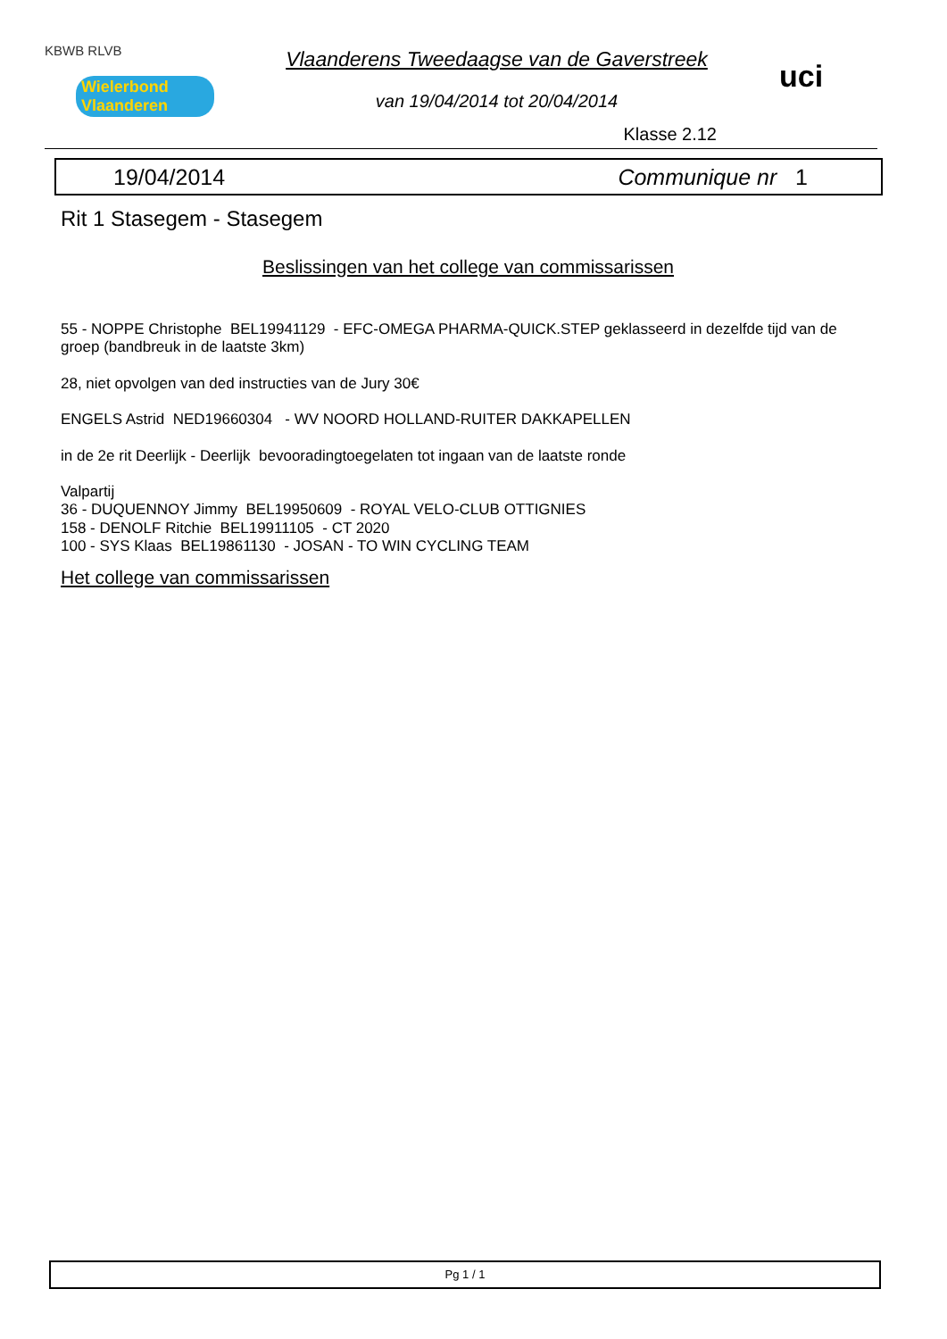KBWB RLVB
Wielerbond Vlaanderen
Vlaanderens Tweedaagse van de Gaverstreek
van 19/04/2014 tot 20/04/2014
Klasse 2.12
uci
19/04/2014 Communique nr 1
Rit 1 Stasegem - Stasegem
Beslissingen van het college van commissarissen
55 - NOPPE Christophe BEL19941129 - EFC-OMEGA PHARMA-QUICK.STEP geklasseerd in dezelfde tijd van de groep (bandbreuk in de laatste 3km)
28, niet opvolgen van ded instructies van de Jury 30€
ENGELS Astrid NED19660304 - WV NOORD HOLLAND-RUITER DAKKAPELLEN
in de 2e rit Deerlijk - Deerlijk bevooradingtoegelaten tot ingaan van de laatste ronde
Valpartij
36 - DUQUENNOY Jimmy BEL19950609 - ROYAL VELO-CLUB OTTIGNIES
158 - DENOLF Ritchie BEL19911105 - CT 2020
100 - SYS Klaas BEL19861130 - JOSAN - TO WIN CYCLING TEAM
Het college van commissarissen
Pg 1 / 1